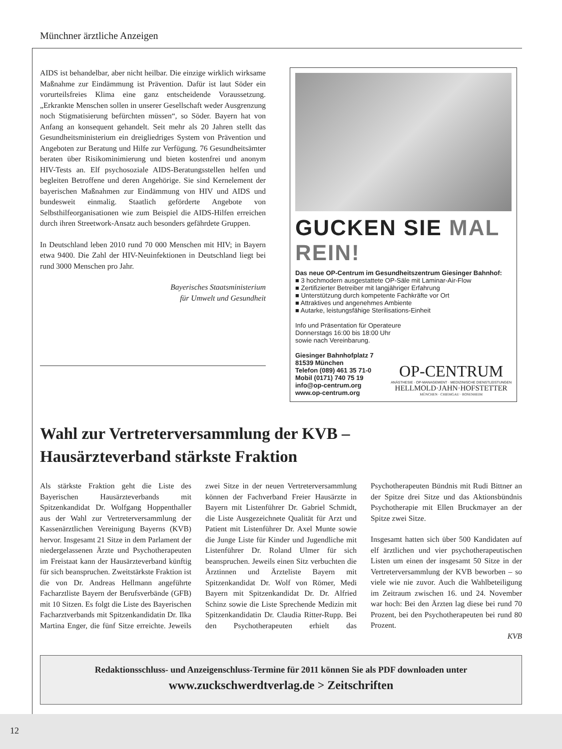Münchner ärztliche Anzeigen
AIDS ist behandelbar, aber nicht heilbar. Die einzige wirklich wirksame Maßnahme zur Eindämmung ist Prävention. Dafür ist laut Söder ein vorurteilsfreies Klima eine ganz entscheidende Voraussetzung. „Erkrankte Menschen sollen in unserer Gesellschaft weder Ausgrenzung noch Stigmatisierung befürchten müssen“, so Söder. Bayern hat von Anfang an konsequent gehandelt. Seit mehr als 20 Jahren stellt das Gesundheitsministerium ein dreigliedriges System von Prävention und Angeboten zur Beratung und Hilfe zur Verfügung. 76 Gesundheitsämter beraten über Risikominimierung und bieten kostenfrei und anonym HIV-Tests an. Elf psychosoziale AIDS-Beratungsstellen helfen und begleiten Betroffene und deren Angehörige. Sie sind Kernelement der bayerischen Maßnahmen zur Eindämmung von HIV und AIDS und bundesweit einmalig. Staatlich geförderte Angebote von Selbsthilfeorganisationen wie zum Beispiel die AIDS-Hilfen erreichen durch ihren Streetwork-Ansatz auch besonders gefährdete Gruppen.
In Deutschland leben 2010 rund 70 000 Menschen mit HIV; in Bayern etwa 9400. Die Zahl der HIV-Neuinfektionen in Deutschland liegt bei rund 3000 Menschen pro Jahr.
Bayerisches Staatsministerium
für Umwelt und Gesundheit
GUCKEN SIE MAL REIN!
Das neue OP-Centrum im Gesundheitszentrum Giesinger Bahnhof:
■ 3 hochmodern ausgestattete OP-Säle mit Laminar-Air-Flow
■ Zertifizierter Betreiber mit langjähriger Erfahrung
■ Unterstützung durch kompetente Fachkräfte vor Ort
■ Attraktives und angenehmes Ambiente
■ Autarke, leistungsfähige Sterilisations-Einheit
Info und Präsentation für Operateure
Donnerstags 16:00 bis 18:00 Uhr
sowie nach Vereinbarung.
Giesinger Bahnhofplatz 7
81539 München
Telefon (089) 461 35 71-0
Mobil (0171) 740 75 19
info@op-centrum.org
www.op-centrum.org
OP-CENTRUM
ANÄSTHESIE · OP-MANAGEMENT · MEDIZINISCHE DIENSTLEISTUNGEN
HELLMOLD·JAHN·HOFSTETTER
MÜNCHEN · CHIEMGAU · ROSENHEIM
Wahl zur Vertreterversammlung der KVB –
Hausärzteverband stärkste Fraktion
Als stärkste Fraktion geht die Liste des Bayerischen Hausärzteverbands mit Spitzenkandidat Dr. Wolfgang Hoppenthaller aus der Wahl zur Vertreterversammlung der Kassenärztlichen Vereinigung Bayerns (KVB) hervor. Insgesamt 21 Sitze in dem Parlament der niedergelassenen Ärzte und Psychotherapeuten im Freistaat kann der Hausärzteverband künftig für sich beanspruchen. Zweitstärkste Fraktion ist die von Dr. Andreas Hellmann angeführte Facharztliste Bayern der Berufsverbände (GFB) mit 10 Sitzen. Es folgt die Liste des Bayerischen Facharztverbands mit Spitzenkandidatin Dr. Ilka Martina Enger, die fünf Sitze erreichte. Jeweils zwei Sitze in der neuen Vertreterversammlung können der Fachverband Freier Hausärzte in Bayern mit Listenführer Dr. Gabriel Schmidt, die Liste Ausgezeichnete Qualität für Arzt und Patient mit Listenführer Dr. Axel Munte sowie die Junge Liste für Kinder und Jugendliche mit Listenführer Dr. Roland Ulmer für sich beanspruchen. Jeweils einen Sitz verbuchten die Ärztinnen und Ärzteliste Bayern mit Spitzenkandidat Dr. Wolf von Römer, Medi Bayern mit Spitzenkandidat Dr. Dr. Alfried Schinz sowie die Liste Sprechende Medizin mit Spitzenkandidatin Dr. Claudia Ritter-Rupp. Bei den Psychotherapeuten erhielt das Psychotherapeuten Bündnis mit Rudi Bittner an der Spitze drei Sitze und das Aktionsbündnis Psychotherapie mit Ellen Bruckmayer an der Spitze zwei Sitze.
Insgesamt hatten sich über 500 Kandidaten auf elf ärztlichen und vier psychotherapeutischen Listen um einen der insgesamt 50 Sitze in der Vertreterversammlung der KVB beworben – so viele wie nie zuvor. Auch die Wahlbeteiligung im Zeitraum zwischen 16. und 24. November war hoch: Bei den Ärzten lag diese bei rund 70 Prozent, bei den Psychotherapeuten bei rund 80 Prozent.
KVB
Redaktionsschluss- und Anzeigenschluss-Termine für 2011 können Sie als PDF downloaden unter
www.zuckschwerdtverlag.de > Zeitschriften
12